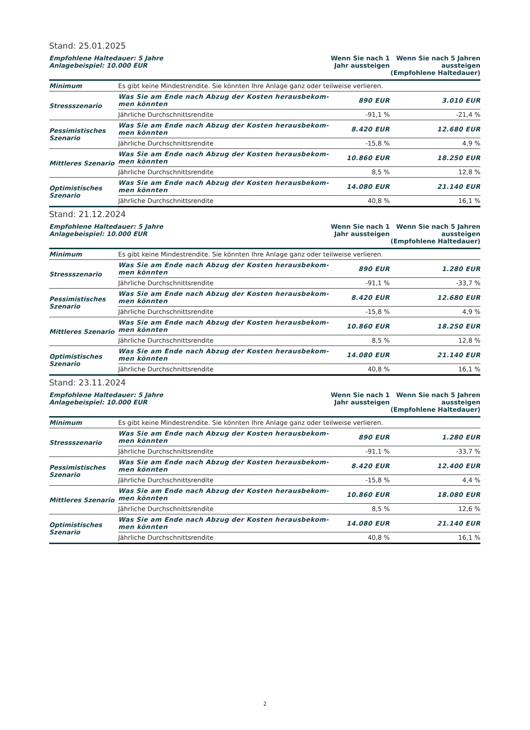Stand: 25.01.2025
| Empfohlene Haltedauer: 5 Jahre Anlagebeispiel: 10.000 EUR | | Wenn Sie nach 1 Jahr aussteigen | Wenn Sie nach 5 Jahren aussteigen (Empfohlene Haltedauer) |
| --- | --- | --- | --- |
| Minimum | Es gibt keine Mindestrendite. Sie könnten Ihre Anlage ganz oder teilweise verlieren. | | |
| Stressszenario | Was Sie am Ende nach Abzug der Kosten herausbekom- men könnten | 890 EUR | 3.010 EUR |
| | Jährliche Durchschnittsrendite | -91,1 % | -21,4 % |
| Pessimistisches Szenario | Was Sie am Ende nach Abzug der Kosten herausbekom- men könnten | 8.420 EUR | 12.680 EUR |
| | Jährliche Durchschnittsrendite | -15,8 % | 4,9 % |
| Mittleres Szenario | Was Sie am Ende nach Abzug der Kosten herausbekom- men könnten | 10.860 EUR | 18.250 EUR |
| | Jährliche Durchschnittsrendite | 8,5 % | 12,8 % |
| Optimistisches Szenario | Was Sie am Ende nach Abzug der Kosten herausbekom- men könnten | 14.080 EUR | 21.140 EUR |
| | Jährliche Durchschnittsrendite | 40,8 % | 16,1 % |
Stand: 21.12.2024
| Empfohlene Haltedauer: 5 Jahre Anlagebeispiel: 10.000 EUR | | Wenn Sie nach 1 Jahr aussteigen | Wenn Sie nach 5 Jahren aussteigen (Empfohlene Haltedauer) |
| --- | --- | --- | --- |
| Minimum | Es gibt keine Mindestrendite. Sie könnten Ihre Anlage ganz oder teilweise verlieren. | | |
| Stressszenario | Was Sie am Ende nach Abzug der Kosten herausbekom- men könnten | 890 EUR | 1.280 EUR |
| | Jährliche Durchschnittsrendite | -91,1 % | -33,7 % |
| Pessimistisches Szenario | Was Sie am Ende nach Abzug der Kosten herausbekom- men könnten | 8.420 EUR | 12.680 EUR |
| | Jährliche Durchschnittsrendite | -15,8 % | 4,9 % |
| Mittleres Szenario | Was Sie am Ende nach Abzug der Kosten herausbekom- men könnten | 10.860 EUR | 18.250 EUR |
| | Jährliche Durchschnittsrendite | 8,5 % | 12,8 % |
| Optimistisches Szenario | Was Sie am Ende nach Abzug der Kosten herausbekom- men könnten | 14.080 EUR | 21.140 EUR |
| | Jährliche Durchschnittsrendite | 40,8 % | 16,1 % |
Stand: 23.11.2024
| Empfohlene Haltedauer: 5 Jahre Anlagebeispiel: 10.000 EUR | | Wenn Sie nach 1 Jahr aussteigen | Wenn Sie nach 5 Jahren aussteigen (Empfohlene Haltedauer) |
| --- | --- | --- | --- |
| Minimum | Es gibt keine Mindestrendite. Sie könnten Ihre Anlage ganz oder teilweise verlieren. | | |
| Stressszenario | Was Sie am Ende nach Abzug der Kosten herausbekom- men könnten | 890 EUR | 1.280 EUR |
| | Jährliche Durchschnittsrendite | -91,1 % | -33,7 % |
| Pessimistisches Szenario | Was Sie am Ende nach Abzug der Kosten herausbekom- men könnten | 8.420 EUR | 12.400 EUR |
| | Jährliche Durchschnittsrendite | -15,8 % | 4,4 % |
| Mittleres Szenario | Was Sie am Ende nach Abzug der Kosten herausbekom- men könnten | 10.860 EUR | 18.080 EUR |
| | Jährliche Durchschnittsrendite | 8,5 % | 12,6 % |
| Optimistisches Szenario | Was Sie am Ende nach Abzug der Kosten herausbekom- men könnten | 14.080 EUR | 21.140 EUR |
| | Jährliche Durchschnittsrendite | 40,8 % | 16,1 % |
2